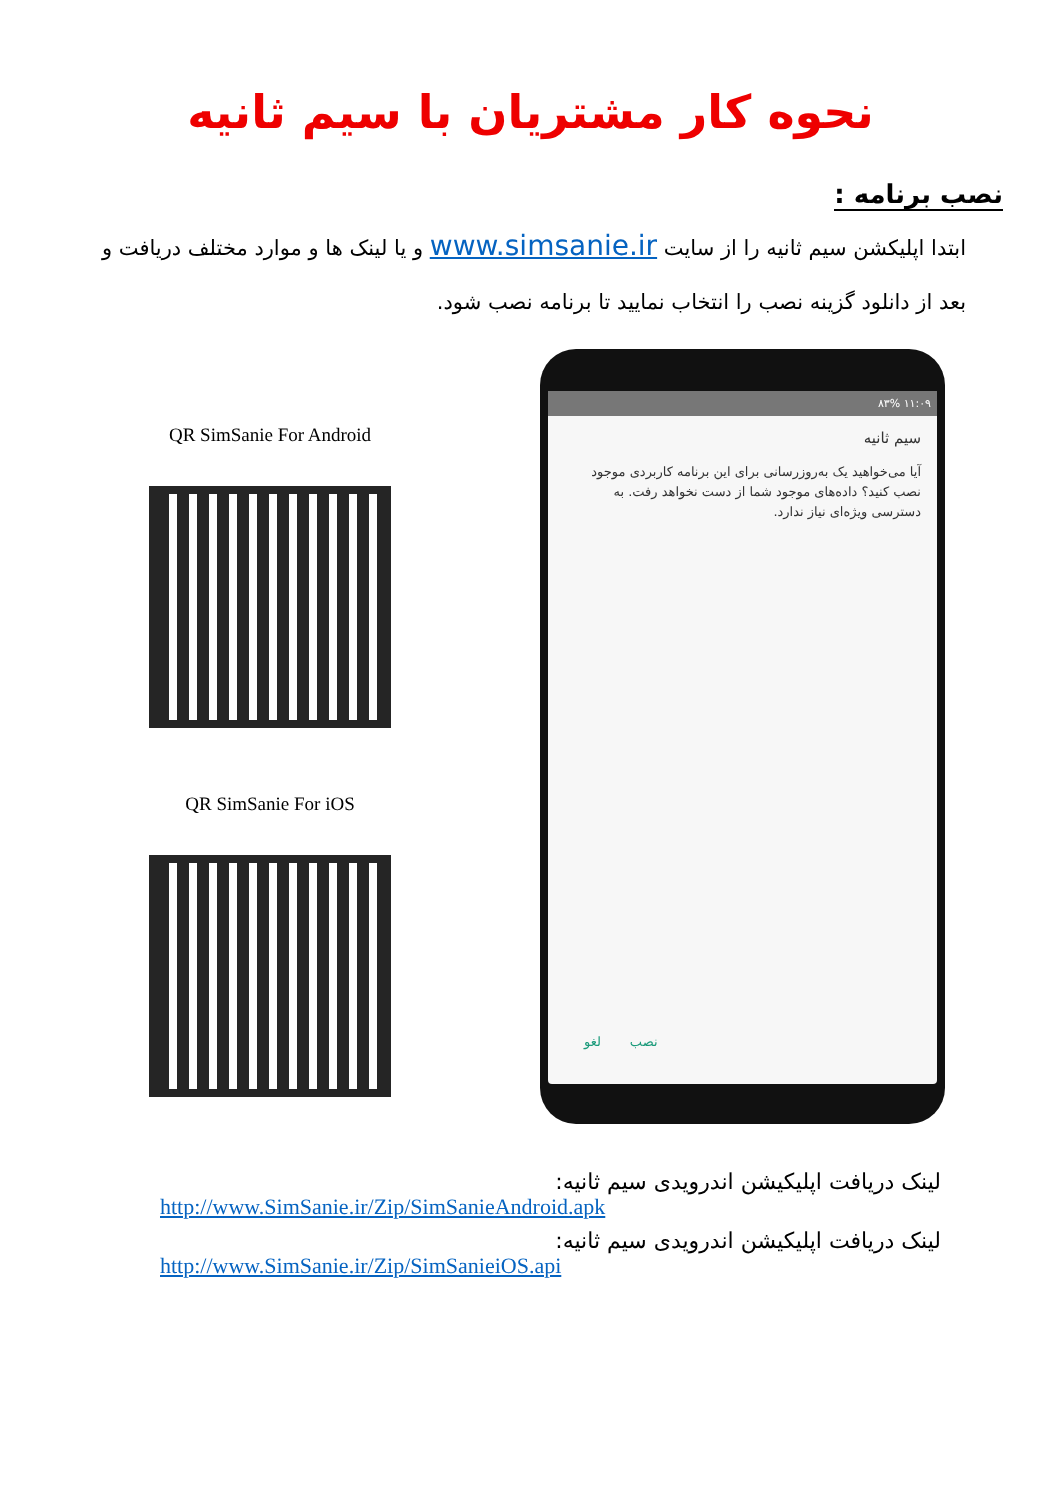نحوه کار مشتریان با سیم ثانیه
نصب برنامه :
ابتدا اپلیکشن سیم ثانیه را از سایت www.simsanie.ir و یا لینک ها و موارد مختلف دریافت و بعد از دانلود گزینه نصب را انتخاب نمایید تا برنامه نصب شود.
QR SimSanie For Android
QR SimSanie For iOS
۱۱:۰۹ ۸۳%
سیم ثانیه
آیا می‌خواهید یک به‌روزرسانی برای این برنامه کاربردی موجود نصب کنید؟ داده‌های موجود شما از دست نخواهد رفت. به دسترسی ویژه‌ای نیاز ندارد.
نصب لغو
لینک دریافت اپلیکیشن اندرویدی سیم ثانیه:
http://www.SimSanie.ir/Zip/SimSanieAndroid.apk
لینک دریافت اپلیکیشن اندرویدی سیم ثانیه:
http://www.SimSanie.ir/Zip/SimSanieiOS.api